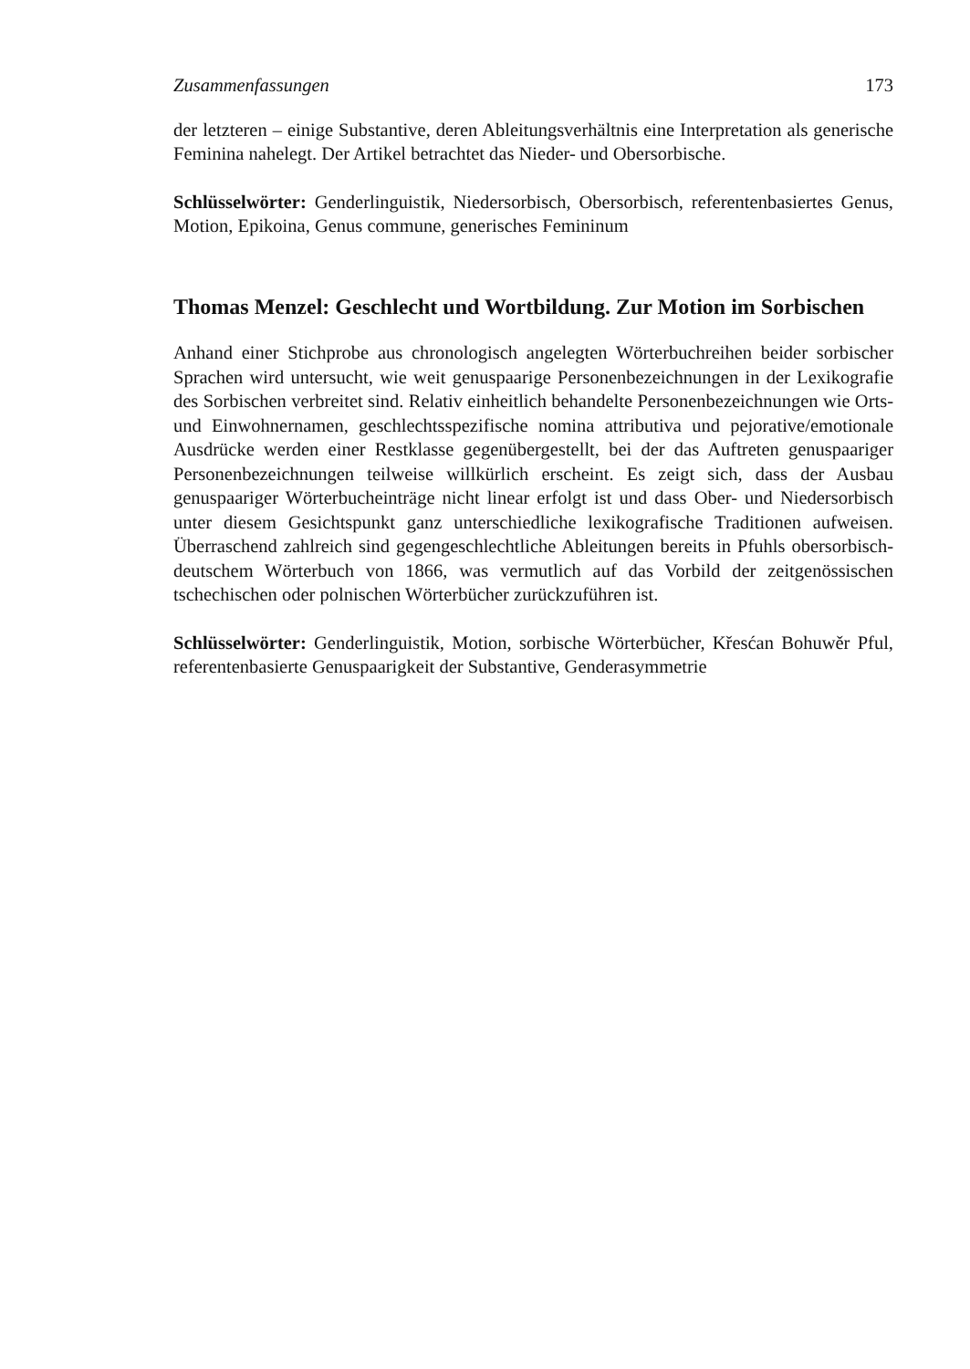Zusammenfassungen 173
der letzteren – einige Substantive, deren Ableitungsverhältnis eine Interpretation als generische Feminina nahelegt. Der Artikel betrachtet das Nieder- und Obersorbische.
Schlüsselwörter: Genderlinguistik, Niedersorbisch, Obersorbisch, referentenbasiertes Genus, Motion, Epikoina, Genus commune, generisches Femininum
Thomas Menzel: Geschlecht und Wortbildung. Zur Motion im Sorbischen
Anhand einer Stichprobe aus chronologisch angelegten Wörterbuchreihen beider sorbischer Sprachen wird untersucht, wie weit genuspaarige Personenbezeichnungen in der Lexikografie des Sorbischen verbreitet sind. Relativ einheitlich behandelte Personenbezeichnungen wie Orts- und Einwohnernamen, geschlechtsspezifische nomina attributiva und pejorative/emotionale Ausdrücke werden einer Restklasse gegenübergestellt, bei der das Auftreten genuspaariger Personenbezeichnungen teilweise willkürlich erscheint. Es zeigt sich, dass der Ausbau genuspaariger Wörterbucheinträge nicht linear erfolgt ist und dass Ober- und Niedersorbisch unter diesem Gesichtspunkt ganz unterschiedliche lexikografische Traditionen aufweisen. Überraschend zahlreich sind gegengeschlechtliche Ableitungen bereits in Pfuhls obersorbisch-deutschem Wörterbuch von 1866, was vermutlich auf das Vorbild der zeitgenössischen tschechischen oder polnischen Wörterbücher zurückzuführen ist.
Schlüsselwörter: Genderlinguistik, Motion, sorbische Wörterbücher, Křesćan Bohuwěr Pful, referentenbasierte Genuspaarigkeit der Substantive, Genderasymmetrie